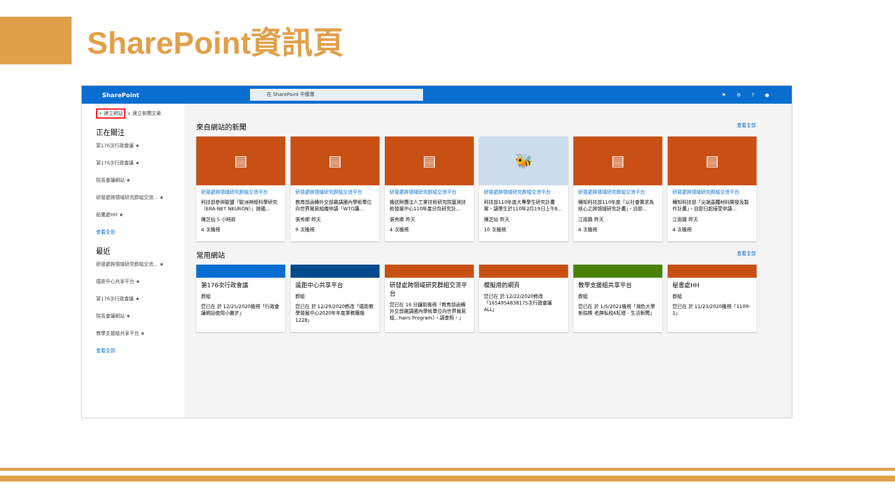SharePoint資訊頁
SharePoint
在 SharePoint 中搜尋
⚑⚙?●
+ 建立網站 + 建立新聞文章
正在關注
第176次行政會議 ★
第176次行政會議 ★
院長會議網站 ★
研發處跨領域研究群組交流... ★
秘書處HH ★
查看全部
最近
研發處跨領域研究群組交流... ★
遠距中心共享平台 ★
第176次行政會議 ★
院長會議網站 ★
教學支援組共享平台 ★
查看全部
來自網站的新聞 查看全部
▤
研發處跨領域研究群組交流平台
科技部參與歐盟「歐洲神經科學研究（ERA-NET NEURON）」跨國...
陳芝仙 5 小時前
4 次檢視
▤
研發處跨領域研究群組交流平台
教育部函轉外交部邀請國內學術單位向世界貿易組織申請「WTO講...
張秀卿 昨天
9 次檢視
▤
研發處跨領域研究群組交流平台
檢送財團法人工業技術研究院量測技術發展中心110年度分包研究計...
張秀卿 昨天
4 次檢視
🐝
研發處跨領域研究群組交流平台
科技部110年度大專學生研究計畫案，請學生於110年2月19日上午8...
陳芝仙 昨天
10 次檢視
▤
研發處跨領域研究群組交流平台
轉知科技部110年度「以社會需求為核心之跨領域研究計畫」，自即...
江雨璐 昨天
4 次檢視
▤
研發處跨領域研究群組交流平台
轉知科技部「尖端晶體材料開發及製作計畫」，自即日起接受申請...
江雨璐 昨天
4 次檢視
常用網站 查看全部
第176次行政會議
群組
您已在 於 12/25/2020檢視「行政會議網站使用小撇步」
遠距中心共享平台
群組
您已在 於 12/29/2020修改「遠距教學發展中心2020年年度業務簡報1228」
研發處跨領域研究群組交流平台
您已在 16 分鐘前檢視「教育部函轉外交部邀請國內學術單位向世界貿易組...hairs Program），請查照。」
模擬用的網頁
您已在 於 12/22/2020修改「1654954838175次行政會議 ALL」
教學支援組共享平台
群組
您已在 於 1/5/2021檢視「瀕危大學新指標 老牌私校4紅燈 - 生活新聞」
秘書處HH
群組
您已在 於 11/23/2020檢視「1109-1」